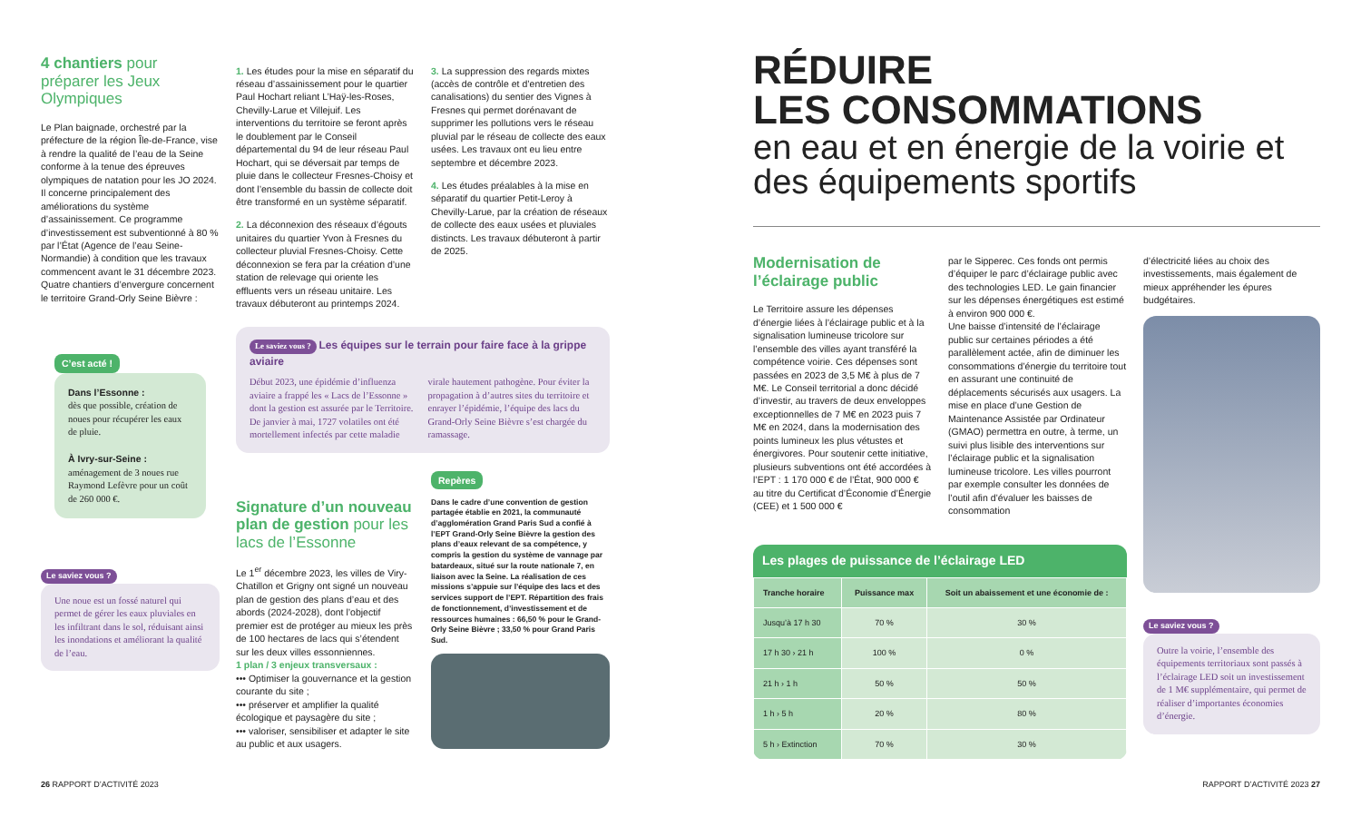4 chantiers pour préparer les Jeux Olympiques
Le Plan baignade, orchestré par la préfecture de la région Île-de-France, vise à rendre la qualité de l’eau de la Seine conforme à la tenue des épreuves olympiques de natation pour les JO 2024. Il concerne principalement des améliorations du système d’assainissement. Ce programme d’investissement est subventionné à 80 % par l’État (Agence de l’eau Seine-Normandie) à condition que les travaux commencent avant le 31 décembre 2023. Quatre chantiers d’envergure concernent le territoire Grand-Orly Seine Bièvre :
C’est acté !
Dans l’Essonne :
dès que possible, création de noues pour récupérer les eaux de pluie.
À Ivry-sur-Seine :
aménagement de 3 noues rue Raymond Lefèvre pour un coût de 260 000 €.
Le saviez vous ?
Une noue est un fossé naturel qui permet de gérer les eaux pluviales en les infiltrant dans le sol, réduisant ainsi les inondations et améliorant la qualité de l’eau.
1. Les études pour la mise en séparatif du réseau d’assainissement pour le quartier Paul Hochart reliant L’Haÿ-les-Roses, Chevilly-Larue et Villejuif. Les interventions du territoire se feront après le doublement par le Conseil départemental du 94 de leur réseau Paul Hochart, qui se déversait par temps de pluie dans le collecteur Fresnes-Choisy et dont l’ensemble du bassin de collecte doit être transformé en un système séparatif.
2. La déconnexion des réseaux d’égouts unitaires du quartier Yvon à Fresnes du collecteur pluvial Fresnes-Choisy. Cette déconnexion se fera par la création d’une station de relevage qui oriente les effluents vers un réseau unitaire. Les travaux débuteront au printemps 2024.
3. La suppression des regards mixtes (accès de contrôle et d’entretien des canalisations) du sentier des Vignes à Fresnes qui permet dorénavant de supprimer les pollutions vers le réseau pluvial par le réseau de collecte des eaux usées. Les travaux ont eu lieu entre septembre et décembre 2023.
4. Les études préalables à la mise en séparatif du quartier Petit-Leroy à Chevilly-Larue, par la création de réseaux de collecte des eaux usées et pluviales distincts. Les travaux débuteront à partir de 2025.
Le saviez vous ? Les équipes sur le terrain pour faire face à la grippe aviaire
Début 2023, une épidémie d’influenza aviaire a frappé les « Lacs de l’Essonne » dont la gestion est assurée par le Territoire. De janvier à mai, 1727 volatiles ont été mortellement infectés par cette maladie virale hautement pathogène. Pour éviter la propagation à d’autres sites du territoire et enrayer l’épidémie, l’équipe des lacs du Grand-Orly Seine Bièvre s’est chargée du ramassage.
Signature d’un nouveau plan de gestion pour les lacs de l’Essonne
Le 1<sup>er</sup> décembre 2023, les villes de Viry-Chatillon et Grigny ont signé un nouveau plan de gestion des plans d’eau et des abords (2024-2028), dont l’objectif premier est de protéger au mieux les près de 100 hectares de lacs qui s’étendent sur les deux villes essonniennes.
1 plan / 3 enjeux transversaux :
••• Optimiser la gouvernance et la gestion courante du site ;
••• préserver et amplifier la qualité écologique et paysagère du site ;
••• valoriser, sensibiliser et adapter le site au public et aux usagers.
Repères
Dans le cadre d’une convention de gestion partagée établie en 2021, la communauté d’agglomération Grand Paris Sud a confié à l’EPT Grand-Orly Seine Bièvre la gestion des plans d’eaux relevant de sa compétence, y compris la gestion du système de vannage par batardeaux, situé sur la route nationale 7, en liaison avec la Seine. La réalisation de ces missions s’appuie sur l’équipe des lacs et des services support de l’EPT. Répartition des frais de fonctionnement, d’investissement et de ressources humaines : 66,50 % pour le Grand-Orly Seine Bièvre ; 33,50 % pour Grand Paris Sud.
26 RAPPORT D’ACTIVITÉ 2023
RÉDUIRE
LES CONSOMMATIONS
en eau et en énergie de la voirie et des équipements sportifs
Modernisation de l’éclairage public
Le Territoire assure les dépenses d’énergie liées à l’éclairage public et à la signalisation lumineuse tricolore sur l’ensemble des villes ayant transféré la compétence voirie. Ces dépenses sont passées en 2023 de 3,5 M€ à plus de 7 M€. Le Conseil territorial a donc décidé d’investir, au travers de deux enveloppes exceptionnelles de 7 M€ en 2023 puis 7 M€ en 2024, dans la modernisation des points lumineux les plus vétustes et énergivores. Pour soutenir cette initiative, plusieurs subventions ont été accordées à l’EPT : 1 170 000 € de l’État, 900 000 € au titre du Certificat d’Économie d’Énergie (CEE) et 1 500 000 €
par le Sipperec. Ces fonds ont permis d’équiper le parc d’éclairage public avec des technologies LED. Le gain financier sur les dépenses énergétiques est estimé à environ 900 000 €.
Une baisse d’intensité de l’éclairage public sur certaines périodes a été parallèlement actée, afin de diminuer les consommations d’énergie du territoire tout en assurant une continuité de déplacements sécurisés aux usagers. La mise en place d’une Gestion de Maintenance Assistée par Ordinateur (GMAO) permettra en outre, à terme, un suivi plus lisible des interventions sur l’éclairage public et la signalisation lumineuse tricolore. Les villes pourront par exemple consulter les données de l’outil afin d’évaluer les baisses de consommation
Les plages de puissance de l’éclairage LED
| Tranche horaire | Puissance max | Soit un abaissement et une économie de : |
| --- | --- | --- |
| Jusqu’à 17 h 30 | 70 % | 30 % |
| 17 h 30 › 21 h | 100 % | 0 % |
| 21 h › 1 h | 50 % | 50 % |
| 1 h › 5 h | 20 % | 80 % |
| 5 h › Extinction | 70 % | 30 % |
d’électricité liées au choix des investissements, mais également de mieux appréhender les épures budgétaires.
Le saviez vous ?
Outre la voirie, l’ensemble des équipements territoriaux sont passés à l’éclairage LED soit un investissement de 1 M€ supplémentaire, qui permet de réaliser d’importantes économies d’énergie.
RAPPORT D’ACTIVITÉ 2023 27